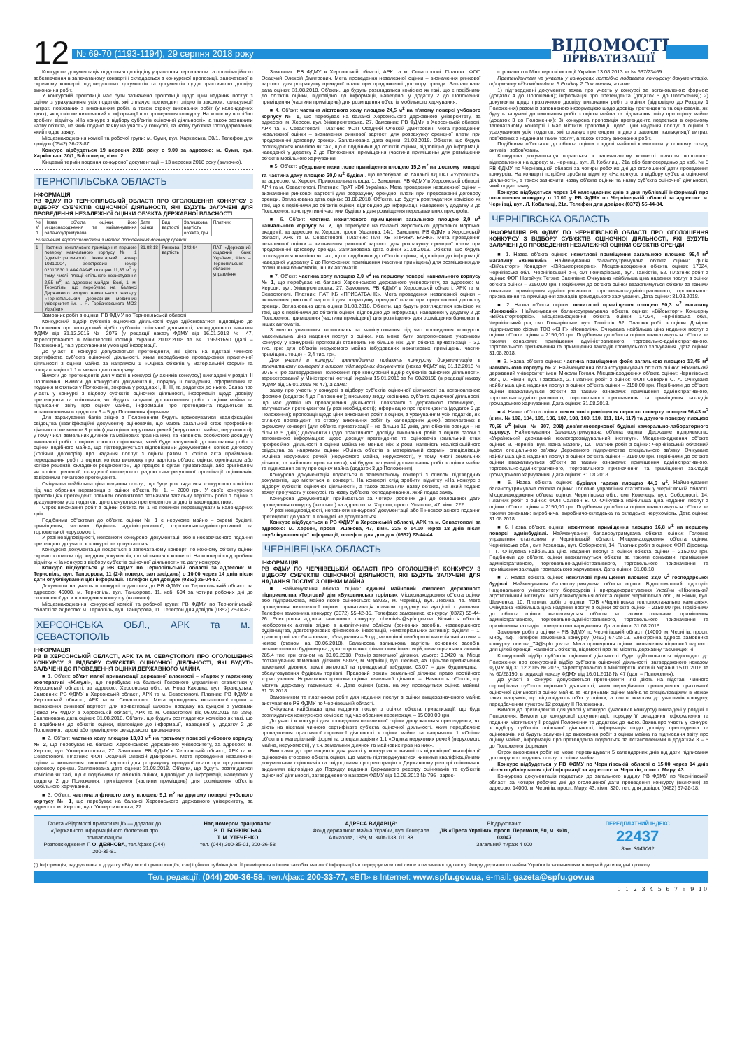12
№ 69-70 (1193-1194), 29 серпня 2018 року
ВІДОМОСТІ
ПРИВАТИЗАЦІЇ
Конкурсна документація подається до відділу управління персоналом та організаційного забезпечення в запечатаному конверті і складається з конкурсної пропозиції, запечатаної в окремому конверті, підтверджених документів та документів щодо практичного досвіду виконання робіт.
У конкурсній пропозиції має бути зазначено пропозиції щодо ціни надання послуг з оцінки з урахуванням усіх податків, які сплачує претендент згідно із законом, калькуляції витрат, пов'язаних з виконанням робіт, а також строку виконання робіт (у календарних днях), якщо він не визначений в інформації про проведення конкурсу. На кожному потрібно зробити відмітку «На конкурс з відбору суб'єктів оціночної діяльності», а також зазначити назву об'єкта, на який подано заяву на участь у конкурсі, та назву суб'єкта господарювання, який подає заяву.
Місцезнаходження комісії та робочої групи: м. Суми, вул. Харківська, 30/1. Телефон для довідок (0542) 36-23-87.
Конкурс відбудеться 19 вересня 2018 року о 9.00 за адресою: м. Суми, вул. Харківська, 30/1, 5-й поверх, кімн. 2.
Кінцевий термін подання конкурсної документації – 13 вересня 2018 року (включно).
ТЕРНОПІЛЬСЬКА ОБЛАСТЬ
ІНФОРМАЦІЯ
РВ ФДМУ ПО ТЕРНОПІЛЬСЬКІЙ ОБЛАСТІ ПРО ОГОЛОШЕННЯ КОНКУРСУ З ВІДБОРУ СУБ'ЄКТІВ ОЦІНОЧНОЇ ДІЯЛЬНОСТІ, ЯКІ БУДУТЬ ЗАЛУЧЕНІ ДЛЯ ПРОВЕДЕННЯ НЕЗАЛЕЖНОЇ ОЦІНКИ ОБ'ЄКТА ДЕРЖАВНОЇ ВЛАСНОСТІ
| № з/п | Назва об'єкта оцінки, його місцезнаходження та найменування балансоутримувача | Дата оцінки | Вид вартості | Залишкова вартість об'єкта, грн | Платник |
| --- | --- | --- | --- | --- | --- |
| Визначення вартості об'єкта з метою продовження договору оренди | | | | | |
| 1 | Частина нежитлового приміщення першого поверху навчального корпусу № 1 (адміністративного) інвентарний номер 10310004, реєстровий номер 02010830.1.АААЛА945 площею 11,35 м<sup>2</sup> (у тому числі площі спільного користування 2,55 м<sup>2</sup>) за адресою: майдан Волі, 1, м. Тернопіль, що перебуває на балансі Державного вищого навчального закладу «Тернопільський державний медичний університет ім. І. Я. Горбачевського МОЗ України» | 31.08.18 | Ринкова вартість | 242,64 | ПАТ «Державний ощадний банк України», Філія – Тернопільське обласне управління |
Замовник робіт з оцінки: РВ ФДМУ по Тернопільській області.
Конкурсний відбір суб'єктів оціночної діяльності буде здійснюватися відповідно до Положення про конкурсний відбір суб'єктів оціночної діяльності, затвердженого наказом ФДМУ від 31.12.2015 № 2075 (у редакції наказу ФДМУ від 16.01.2018 № 47, зареєстрованого в Міністерстві юстиції України 20.02.2018 за № 198/31650 (далі – Положення), та з урахуванням умов цієї інформації.
До участі в конкурсі допускаються претенденти, які діють на підставі чинного сертифіката суб'єкта оціночної діяльності, яким передбачено провадження практичної діяльності з оцінки майна за напрямом 1 «Оцінка об'єктів у матеріальній формі» та спеціалізацією 1.1 в межах цього напряму.
Вимоги до претендентів для участі в конкурсі (учасників конкурсу) викладені у розділі II Положення. Вимоги до конкурсної документації, порядку її складання, оформлення та подання містяться у Положенні, зокрема у розділах I, II, III, та додатках до нього. Заява про участь у конкурсі з відбору суб'єктів оціночної діяльності, інформація щодо досвіду претендента та оцінювачів, які будуть залучені до виконання робіт з оцінки майна та підписання звіту про оцінку майна, інформація про претендента подаються за встановленими в додатках 3 – 5 до Положення формами.
Для зарахування балів згідно з Положенням будуть враховуватися кваліфікаційні свідоцтва (кваліфікаційні документи) оцінювачів, що мають загальний стаж професійної діяльності не менше 3 років (для оцінки нерухомих речей (нерухомого майна, нерухомості), у тому числі земельних ділянок та майнових прав на них), та наявність особистого досвіду у виконанні робіт з оцінки кожного оцінювача, який буде залучений до виконання робіт з оцінки подібного майна, що підтверджується відповідними документами: копією договору (копіями договорів) про надання послуг з оцінки разом з копією акта приймання-передавання робіт з оцінки, копією висновку про вартість об'єкта оцінки, оригіналом або копією рецензії, складеної рецензентом, що працює в органі приватизації, або оригіналом чи копією рецензії, складеної експертною радою саморегулівної організації оцінювачів, завіреними печаткою претендента.
Очікувана найбільша ціна надання послуг, що буде розглядатися конкурсною комісією під час обрання переможця з оцінки об'єкта № 1, – 2000 грн. У своїх конкурсних пропозиціях претендент повинен обов'язково зазначати загальну вартість робіт з оцінки з урахуванням усіх податків, що сплачуються претендентом згідно із законодавством.
Строк виконання робіт з оцінки об'єкта № 1 не повинен перевищувати 5 календарних днів.
Подібними об'єктами до об'єкта оцінки № 1 є нерухоме майно – окремі будівлі, приміщення, частини будівель адміністративної, торговельно-адміністративної та торговельної нерухомості.
У разі невідповідності, неповноти конкурсної документації або її несвоєчасного подання претендент до участі в конкурсі не допускається.
Конкурсна документація подається в запечатаному конверті по кожному об'єкту оцінки окремо з описом підтвердних документів, що містяться в конверті. На конверті слід зробити відмітку «На конкурс з відбору суб'єктів оціночної діяльності» та дату конкурсу.
Конкурс відбудеться у РВ ФДМУ по Тернопільській області за адресою: м. Тернопіль, вул. Танцорова, 11 (2-й поверх, зал засідань) о 10.00 через 14 днів після дати опублікування цієї інформації. Телефон для довідок (0352) 25-04-87.
Документи на участь в конкурсі подаються до РВ ФДМУ по Тернопільській області за адресою: 46008, м. Тернопіль, вул. Танцорова, 11, каб. 604 за чотири робочих дні до оголошеної дати проведення конкурсу (включно).
Місцезнаходження конкурсної комісії та робочої групи: РВ ФДМУ по Тернопільській області за адресою: м. Тернопіль, вул. Танцорова, 11. Телефон для довідок (0352) 25-04-87.
ХЕРСОНСЬКА ОБЛ., АРК та м. СЕВАСТОПОЛЬ
ІНФОРМАЦІЯ
РВ В ХЕРСОНСЬКІЙ ОБЛАСТІ, АРК ТА М. СЕВАСТОПОЛІ ПРО ОГОЛОШЕННЯ КОНКУРСУ З ВІДБОРУ СУБ'ЄКТІВ ОЦІНОЧНОЇ ДІЯЛЬНОСТІ, ЯКІ БУДУТЬ ЗАЛУЧЕНІ ДО ПРОВЕДЕННЯ ОЦІНКИ ДЕРЖАВНОГО МАЙНА
■ 1. Об'єкт: об'єкт малої приватизації державної власності – «Гараж у гаражному кооперативі «Жигулі», що перебуває на балансі Головного управління статистики у Херсонській області, за адресою: Херсонська обл., м. Нова Каховка, вул. Французька. Замовник: РВ ФДМУ в Херсонській області, АРК та м. Севастополі. Платник: РВ ФДМУ в Херсонській області, АРК та м. Севастополі. Мета проведення незалежної оцінки – визначення ринкової вартості для приватизації шляхом продажу на аукціоні з умовами (наказ РВ ФДМУ в Херсонській області, АРК та м. Севастополі від 06.08.2018 № 386). Запланована дата оцінки: 31.08.2018. Об'єкти, що будуть розглядатися комісією як такі, що є подібними до об'єктів оцінки, відповідно до інформації, наведеної у додатку 2 до Положення: гаражі або приміщення складського призначення.
■ 2. Об'єкт: частина холу площею 13,03 м<sup>2</sup> на третьому поверсі учбового корпусу № 2, що перебуває на балансі Херсонського державного університету, за адресою: м. Херсон, вул. Університетська, 27. Замовник: РВ ФДМУ в Херсонській області, АРК та м. Севастополі. Платник: ФОП Осадчий Олексій Дмитрович. Мета проведення незалежної оцінки – визначення ринкової вартості для розрахунку орендної плати при продовженні договору оренди. Запланована дата оцінки: 31.08.2018. Об'єкти, що будуть розглядатися комісією як такі, що є подібними до об'єктів оцінки, відповідно до інформації, наведеної у додатку 2 до Положення: приміщення (частини приміщень) для розміщення об'єктів мобільного харчування.
■ 3. Об'єкт: частина ліфтового холу площею 9,1 м<sup>2</sup> на другому поверсі учбового корпусу № 1, що перебуває на балансі Херсонського державного університету, за адресою: м. Херсон, вул. Університетська, 27.
Замовник: РВ ФДМУ в Херсонській області, АРК та м. Севастополі. Платник: ФОП Осадчий Олексій Дмитрович. Мета проведення незалежної оцінки – визначення ринкової вартості для розрахунку орендної плати при продовженні договору оренди. Запланована дата оцінки: 31.08.2018. Об'єкти, що будуть розглядатися комісією як такі, що є подібними до об'єктів оцінки, відповідно до інформації, наведеної у додатку 2 до Положення: приміщення (частини приміщень) для розміщення об'єктів мобільного харчування.
■ 4. Об'єкт: частина ліфтового холу площею 24,5 м<sup>2</sup> на п'ятому поверсі учбового корпусу № 1, що перебуває на балансі Херсонського державного університету, за адресою: м. Херсон, вул. Університетська, 27. Замовник: РВ ФДМУ в Херсонській області, АРК та м. Севастополі. Платник: ФОП Осадчий Олексій Дмитрович. Мета проведення незалежної оцінки – визначення ринкової вартості для розрахунку орендної плати при продовженні договору оренди. Запланована дата оцінки: 31.08.2018. Об'єкти, що будуть розглядатися комісією як такі, що є подібними до об'єктів оцінки, відповідно до інформації, наведеної у додатку 2 до Положення: приміщення (частини приміщень) для розміщення об'єктів мобільного харчування.
■ 5. Об'єкт: вбудоване нежитлове приміщення площею 15,3 м<sup>2</sup> на шостому поверсі та частина даху площею 30,0 м<sup>2</sup> будівлі, що перебуває на балансі ХД ПАТ «Укрпошта», за адресою: м. Херсон, Привокзальна площа, 1. Замовник: РВ ФДМУ в Херсонській області, АРК та м. Севастополі. Платник: ПрАТ «ВФ Україна». Мета проведення незалежної оцінки – визначення ринкової вартості для розрахунку орендної плати при продовженні договору оренди. Запланована дата оцінки: 31.08.2018. Об'єкти, що будуть розглядатися комісією як такі, що є подібними до об'єктів оцінки, відповідно до інформації, наведеної у додатку 2 до Положення: конструктивні частини будівель для розміщення передавальних пристроїв.
■ 6. Об'єкт: частина нежитлового приміщення загальною площею 2,0 м<sup>2</sup> навчального корпусу № 2, що перебуває на балансі Херсонської державної морської академії, за адресою: м. Херсон, просп. Ушакова, 14/1. Замовник: РВ ФДМУ в Херсонській області, АРК та м. Севастополі. Платник: ПАТ КБ «ПРИВАТБАНК». Мета проведення незалежної оцінки – визначення ринкової вартості для розрахунку орендної плати при продовженні договору оренди. Запланована дата оцінки 31.08.2018. Об'єкти, що будуть розглядатися комісією як такі, що є подібними до об'єктів оцінки, відповідно до інформації, наведеної у додатку 2 до Положення: приміщення (частини приміщень) для розміщення для розміщення банкоматів, інших автоматів.
■ 7. Об'єкт: частина холу площею 2,0 м<sup>2</sup> на першому поверсі навчального корпусу № 1, що перебуває на балансі Херсонського державного університету, за адресою: м. Херсон, вул. Університетська, 27. Замовник: РВ ФДМУ в Херсонській області, АРК та м. Севастополі. Платник: ПАТ КБ «ПРИВАТБАНК». Мета проведення незалежної оцінки – визначення ринкової вартості для розрахунку орендної плати при продовженні договору оренди. Запланована дата оцінки 31.08.2018. Об'єкти, що будуть розглядатися комісією як такі, що є подібними до об'єктів оцінки, відповідно до інформації, наведеної у додатку 2 до Положення: приміщення (частини приміщень) для розміщення для розміщення банкоматів, інших автоматів.
З метою уникнення зловживань та маніпулювання під час проведення конкурсів, максимальна ціна надання послуг з оцінки, яка може бути запропонована учасником конкурсу у конкурсній пропозиції становить не більше ніж: для об'єкта приватизації – 3,0 тис. грн; для об'єктів нерухомого майна (вбудованих нежитлових приміщень, частин приміщень тощо) – 2,4 тис. грн.
Для участі в конкурсі претенденти подають конкурсну документацію в запечатаному конверті з описом підтвердних документів (наказ ФДМУ від 31.12.2015 № 2075 «Про затвердження Положення про конкурсний відбір суб'єктів оціночної діяльності», зареєстрований у Міністерстві юстиції України 15.01.2015 за № 60/28190 (в редакції наказу ФДМУ від 16.01.2018 № 47), а саме:
заяву про участь у конкурсі з відбору суб'єктів оціночної діяльності за встановленою формою (додаток 4 до Положення); письмову згоду керівника суб'єкта оціночної діяльності, що має дозвіл на провадження діяльності, пов'язаної з державною таємницею, і залучається претендентом (у разі необхідності); інформацію про претендента (додаток 5 до Положення); пропозиції щодо ціни виконання робіт з оцінки, з урахуванням усіх податків, які сплачує претендент, та строку виконання робіт (у календарних днях), запечатаних в окремому конверті (для об'єкта приватизації – не більше 10 днів, для об'єктів оренди – не більше 5 днів); документи щодо практичного досвіду виконання робіт з оцінки разом з заповненою інформацією щодо досвіду претендента та оцінювачів (загальний стаж професійної діяльності з оцінки майна не менше ніж 3 роки, наявність кваліфікаційного свідоцтва за напрямом оцінки «Оцінка об'єктів в матеріальній формі», спеціалізація «Оцінка нерухомих речей (нерухомого майна, нерухомості), у тому числі земельних ділянок, та майнових прав на них»), які будуть залучені до виконання робіт з оцінки майна та підписання звіту про оцінку майна (додаток 3 до Положення).
Конкурсна документація подається в запечатаному конверті з описом підтвердних документів, що містяться в конверті. На конверті слід зробити відмітку «На конкурс з відбору суб'єктів оціночної діяльності», а також зазначити назву об'єкта, на який подано заяву про участь у конкурсі, та назву суб'єкта господарювання, який подає заяву.
Конкурсна документація приймається за чотири робочих дні до оголошеної дати проведення конкурсу (включно) за адресою: м. Херсон, просп. Ушакова, 47, кімн. 222.
У разі невідповідності, неповноти конкурсної документації або її несвоєчасного подання претендент до участі в конкурсі не допускається.
Конкурс відбудеться в РВ ФДМУ в Херсонській області, АРК та м. Севастополі за адресою: м. Херсон, просп. Ушакова, 47, кімн. 225 о 14.00 через 18 днів після опублікування цієї інформації, телефон для довідок (0552) 22-44-44.
ЧЕРНІВЕЦЬКА ОБЛАСТЬ
ІНФОРМАЦІЯ
РВ ФДМУ ПО ЧЕРНІВЕЦЬКІЙ ОБЛАСТІ ПРО ОГОЛОШЕННЯ КОНКУРСУ З ВІДБОРУ СУБ'ЄКТІВ ОЦІНОЧНОЇ ДІЯЛЬНОСТІ, ЯКІ БУДУТЬ ЗАЛУЧЕНІ ДЛЯ НАДАННЯ ПОСЛУГ З ОЦІНКИ МАЙНА
■ Найменування об'єкта оцінки: єдиний майновий комплекс державного підприємства «Торговий дім «Буковинська горілка». Місцезнаходження об'єкта оцінки або підприємства, майно якого оцінюється: 58023, м. Чернівці, вул. Лесина, 4а. Мета проведення незалежної оцінки: приватизація шляхом продажу на аукціоні з умовами. Телефон замовника конкурсу (0372) 55-42-35. Телефакс замовника конкурсу (0372) 55-44-26. Електронна адреса замовника конкурсу: chernivtsi@spfu.gov.ua. Кількість об'єктів необоротних активів згідно з аналітичним обліком (основних засобів, незавершеного будівництва, довгострокових фінансових інвестицій, нематеріальних активів): будівля – 1, транспортні засоби – немає, обладнання – 9 од., малоцінні необоротні матеріальні активи – немає (станом на 30.06.2018). Балансова залишкова вартість основних засобів, незавершеного будівництва, довгострокових фінансових інвестицій, нематеріальних активів 285,4 тис. грн станом на 30.06.2018. Розмір земельної ділянки, усього: 0,0420 га. Місце розташування земельної ділянки: 58023, м. Чернівці, вул. Лесина, 4а. Цільове призначення земельної ділянки: землі житлової та громадської забудови, 03.07 – для будівництва і обслуговування будівель торгівлі. Правовий режим земельної ділянки: право постійного користування. Нормативна грошова оцінка земельної ділянки: –. Наявність об'єктів, що містять державну таємницю: ні. Дата оцінки (дата, на яку проводиться оцінка майна): 31.08.2018.
Замовником та платником робіт для надання послуг з оцінки вищезазначеного майна виступатиме РВ ФДМУ по Чернівецькій області.
Очікувана найбільша ціна надання послуг з оцінки об'єкта приватизації, що буде розглядатися конкурсною комісією під час обрання переможця, – 15 000,00 грн.
До участі в конкурсі для проведення незалежної оцінки допускаються претенденти, які діють на підставі чинного сертифіката суб'єкта оціночної діяльності, яким передбачено провадження практичної оціночної діяльності з оцінки майна за напрямком 1 «Оцінка об'єктів в матеріальній формі та спеціалізаціями 1.1 «Оцінка нерухомих речей (нерухомого майна, нерухомості), у т.ч. земельних ділянок та майнових прав на них».
Вимогами до претендентів для участі у конкурсах є наявність відповідної кваліфікації оцінювачів стосовно об'єкта оцінки, що мають підтверджуватися чинними кваліфікаційними документами оцінювачів та свідоцтвами про реєстрацію в Державному реєстрі оцінювачів, виданими відповідно до Порядку ведення Державного реєстру оцінювачів та суб'єктів оціночної діяльності, затвердженого наказом ФДМУ від 10.06.2013 № 796 і зареє-
строваного в Міністерстві юстиції України 13.08.2013 за № 637/23469.
Претендентам на участь у конкурсах потрібно подавати конкурсну документацію, оформлену відповідно до п. 5 Розділу 2 Положення, а саме:
1) підтверджені документи: заява про участь у конкурсі за встановленою формою (додаток 4 до Положення); інформація про претендента (додаток 5 до Положення); 2) документи щодо практичного досвіду виконання робіт з оцінки (відповідно до Розділу 1 Положення) разом із заповненою інформацією щодо досвіду претендента та оцінювачів, які будуть залучені до виконання робіт з оцінки майна та підписання звіту про оцінку майна (додаток 3 до Положення); 3) конкурсна пропозиція претендента подається в окремому запечатаному конверті і має містити пропозиції щодо ціни надання послуг з оцінки з урахуванням усіх податків, які сплачує претендент згідно з законом, калькуляції витрат, пов'язаних з наданням таких послуг, а також строку виконання робіт.
Подібними об'єктами до об'єкта оцінки є єдині майнові комплекси у повному складі активів і зобов'язань.
Конкурсна документація подається в запечатаному конверті шляхом поштового відправлення на адресу: м. Чернівці, вул. Л. Кобилиці, 21а або безпосередньо до каб. № 5 РВ ФДМУ по Чернівецькій області за чотири робочих дні до оголошеної дати проведення конкурсів. На конверті потрібно зробити відмітку «На конкурс з відбору суб'єкта оціночної діяльності», а також зазначити назву об'єкта оцінки та назву суб'єкта оціночної діяльності, який подає заяву.
Конкурс відбудеться через 14 календарних днів з дня публікації інформації про оголошення конкурсу о 10.00 у РВ ФДМУ по Чернівецькій області за адресою: м. Чернівці, вул. Л. Кобилиці, 21а. Телефон для довідок (0372) 55-44-84.
ЧЕРНІГІВСЬКА ОБЛАСТЬ
ІНФОРМАЦІЯ РВ ФДМУ ПО ЧЕРНІГІВСЬКІЙ ОБЛАСТІ ПРО ОГОЛОШЕННЯ КОНКУРСУ З ВІДБОРУ СУБ'ЄКТІВ ОЦІНОЧНОЇ ДІЯЛЬНОСТІ, ЯКІ БУДУТЬ ЗАЛУЧЕНІ ДО ПРОВЕДЕННЯ НЕЗАЛЕЖНОЇ ОЦІНКИ ОБ'ЄКТІВ ОРЕНДИ
■ 1. Назва об'єкта оцінки: нежитлові приміщення загальною площею 99,4 м<sup>2</sup> магазину «Книжний». Найменування балансоутримувача об'єкта оцінки: філія «Військторг» Концерну «Військторгсервіс». Місцезнаходження об'єкта оцінки: 17024, Чернігівська обл., Чернігівський р-н, смт Гончарівське, вул. Танкістів, 52. Платник робіт з оцінки: ФОП Нагайчук Тетяна Василівна Очікувана найбільша ціна надання послуг з оцінки об'єкта оцінки – 2150,00 грн. Подібними до об'єкта оцінки вважатимуться об'єкти за такими ознаками: приміщення адміністративного, торговельно-адміністративного, торговельного призначення та приміщення закладів громадського харчування. Дата оцінки: 31.08.2018.
■ 2. Назва об'єкта оцінки: нежитлові приміщення площею 50,3 м<sup>2</sup> магазину «Книжний». Найменування балансоутримувача об'єкта оцінки: «Військторг» Концерну «Військторгсервіс». Місцезнаходження об'єкта оцінки: 17024, Чернігівська обл., Чернігівський р-н, смт Гончарівське, вул. Танкістів, 52. Платник робіт з оцінки: Дочірнє підприємство фірми ТОВ «СНГ» «Конвалія». Очікувана найбільша ціна надання послуг з оцінки об'єкта оцінки – 2150,00 грн. Подібними до об'єкта оцінки вважатимуться об'єкти за такими ознаками: приміщення адміністративного, торговельно-адміністративного, торговельного призначення та приміщення закладів громадського харчування. Дата оцінки: 31.08.2018.
■ 3. Назва об'єкта оцінки: частина приміщення фойє загальною площею 13,45 м<sup>2</sup> навчального корпусу № 2. Найменування балансоутримувача об'єкта оцінки: Ніжинський державний університет імені Миколи Гоголя. Місцезнаходження об'єкта оцінки: Чернігівська обл., м. Ніжин, вул. Графська, 2. Платник робіт з оцінки: ФОП Северин С. А. Очікувана найбільша ціна надання послуг з оцінки об'єкта оцінки – 2150,00 грн. Подібними до об'єкта оцінки вважатимуться об'єкти за такими ознаками: приміщення адміністративного, торговельно-адміністративного, торговельного призначення та приміщення закладів громадського харчування. Дата оцінки: 31.08.2018.
■ 4. Назва об'єкта оцінки: нежитлові приміщення першого поверху площею 96,43 м<sup>2</sup> (кімн. № 102, 104, 105, 106, 107, 108, 109, 110, 111, 114, 117) та другого поверху площею 70,56 м<sup>2</sup> (кімн. № 207, 208) дев'ятиповерхової будівлі камерально-лабораторного корпусу. Найменування балансоутримувача об'єкта оцінки: Державне підприємство «Український державний геологорозвідувальний інститут». Місцезнаходження об'єкта оцінки: м. Чернігів, вул. Івана Мазепи, 12. Платник робіт з оцінки: Чернігівський обласний вузол спеціального зв'язку Державного підприємства спеціального зв'язку. Очікувана найбільша ціна надання послуг з оцінки об'єкта оцінки – 2150,00 грн. Подібними до об'єкта оцінки вважатимуться об'єкти за такими ознаками: приміщення адміністративного, торговельно-адміністративного, торговельного призначення та приміщення закладів громадського харчування. Дата оцінки: 31.08.2018.
■ 5. Назва об'єкта оцінки: будівля гаража площею 44,6 м<sup>2</sup>. Найменування балансоутримувача об'єкта оцінки: Головне управління статистики у Чернігівській області. Місцезнаходження об'єкта оцінки: Чернігівська обл., смт Козелець, вул. Соборності, 14. Платник робіт з оцінки: ФОП Салівон В. О. Очікувана найбільша ціна надання послуг з оцінки об'єкта оцінки – 2150,00 грн. Подібними до об'єкта оцінки вважатимуться об'єкти за такими ознаками: виробнича, виробничо-складська та складська нерухомість. Дата оцінки: 31.08.2018.
■ 6. Назва об'єкта оцінки: нежитлове приміщення площею 16,8 м<sup>2</sup> на першому поверсі адмінбудівлі. Найменування балансоутримувача об'єкта оцінки: Головне управління статистики у Чернігівській області. Місцезнаходження об'єкта оцінки: Чернігівська обл., смт Козелець, вул. Соборності, 14. Платник робіт з оцінки: ФОП Дідовець Г. Г. Очікувана найбільша ціна надання послуг з оцінки об'єкта оцінки – 2150,00 грн. Подібними до об'єкта оцінки вважатимуться об'єкти за такими ознаками: приміщення адміністративного, торговельно-адміністративного, торговельного призначення та приміщення закладів громадського харчування. Дата оцінки: 31.08.18
■ 7. Назва об'єкта оцінки: нежитлові приміщення площею 33,0 м<sup>2</sup> господарської будівлі. Найменування балансоутримувача об'єкта оцінки: Відокремлений підрозділ Національного університету біоресурсів і природокористування України «Ніжинський агротехнічний інститут». Місцезнаходження об'єкта оцінки: Чернігівська обл., м Ніжин, вул. Шевченка, 10. Платник робіт з оцінки: ТОВ «Чернігівська теплопостачальна кампанія». Очікувана найбільша ціна надання послуг з оцінки об'єкта оцінки – 2150,00 грн. Подібними до об'єкта оцінки вважатимуться об'єкти за такими ознаками: приміщення адміністративного, торговельно-адміністративного, торговельного призначення та приміщення закладів громадського харчування. Дата оцінки: 31.08.2018.
Замовник робіт з оцінки – РВ ФДМУ по Чернігівській області (14000, м. Чернігів, просп. Миру, 43). Телефон замовника конкурсу (0462) 67-28-18. Електронна адреса замовника конкурсу: ocenka_74@spfu.gov.ua. Мета проведення оцінки: визначення відновної вартості для цілей оренди. Наявність об'єктів, відомості про які містять державну таємницю: ні.
Конкурсний відбір суб'єктів оціночної діяльності буде здійснюватися відповідно до Положення про конкурсний відбір суб'єктів оціночної діяльності, затвердженого наказом ФДМУ від 31.12.2015 № 2075, зареєстрованого в Міністерстві юстиції України 15.01.2016 за № 60/28190, в редакції наказу ФДМУ від 16.01.2018 № 47 (далі – Положення).
До участі в конкурсі допускаються претенденти, які діють на підставі чинного сертифіката суб'єкта оціночної діяльності, яким передбачено провадження практичної оціночної діяльності з оцінки майна за напрямами оцінки майна та спеціалізаціями в межах таких напрямів, що відповідають об'єкту оцінки, а також вимогам до учасників конкурсу, передбаченим пунктом 12 розділу II Положення.
Вимоги до претендентів для участі у конкурсі (учасників конкурсу) викладені у розділі II Положення. Вимоги до конкурсної документації, порядку її складання, оформлення та подання містяться у II розділі Положення та додатках до нього. Заява про участь у конкурсі з відбору суб'єктів оціночної діяльності, інформація щодо досвіду претендента та оцінювачів, які будуть залучені до виконання робіт з оцінки майна та підписання звіту про оцінку майна, інформація про претендента подаються за встановленими в додатках 3 – 5 до Положення формами.
Строк виконання робіт не може перевищувати 5 календарних днів від дати підписання договору про надання послуг з оцінки майна.
Конкурс відбудеться у РВ ФДМУ по Чернігівській області о 15.00 через 14 днів після опублікування цієї інформації за адресою: м. Чернігів, просп. Миру, 43.
Конкурсна документація подається до загального відділу РВ ФДМУ по Чернігівській області за чотири робочих дні до оголошеної дати проведення конкурсу (включно) за адресою: 14000, м. Чернігів, просп. Миру, 43, кімн. 320, тел. для довідок (0462) 67-28-18.
Газета «Відомості приватизації» — додаток до «Державного інформаційного бюлетеня про приватизацію»
Розповсюдження Г. О. ДЕЯНОВА, тел./факс (044) 200-35-81
Над номером працювали:
В. П. БОРКІВСЬКА
Т. М. УТЕЧЕНКО
тел. (044) 200-35-01, 200-36-58
АДРЕСА ВИДАВЦЯ:
Фонд державного майна України, вул. Генерала Алмазова, 18/9, м. Київ-133, 01133
Віддруковано:
ДВ «Преса України», просп. Перемоги, 50, м. Київ, 03047
Загальний тираж 4 000
ПЕРЕДПЛАТНИЙ ІНДЕКС
22437
Зам. 3049062
(!) Інформація, надрукована в додатку «Відомості приватизації», є офіційною публікацією. Її розміщення в інших засобах масової інформації чи передрук можливі лише з письмового дозволу Фонду державного майна України із зазначенням номера й дати видачі дозволу
Тел. редакції: (044) 200-36-58, тел./факс 200-33-77, «ВП» в Internet: www.spfu.gov.ua, e-mail: gazeta@spfu.gov.ua
0 1 2 3 4 5 6 7 8 9 10